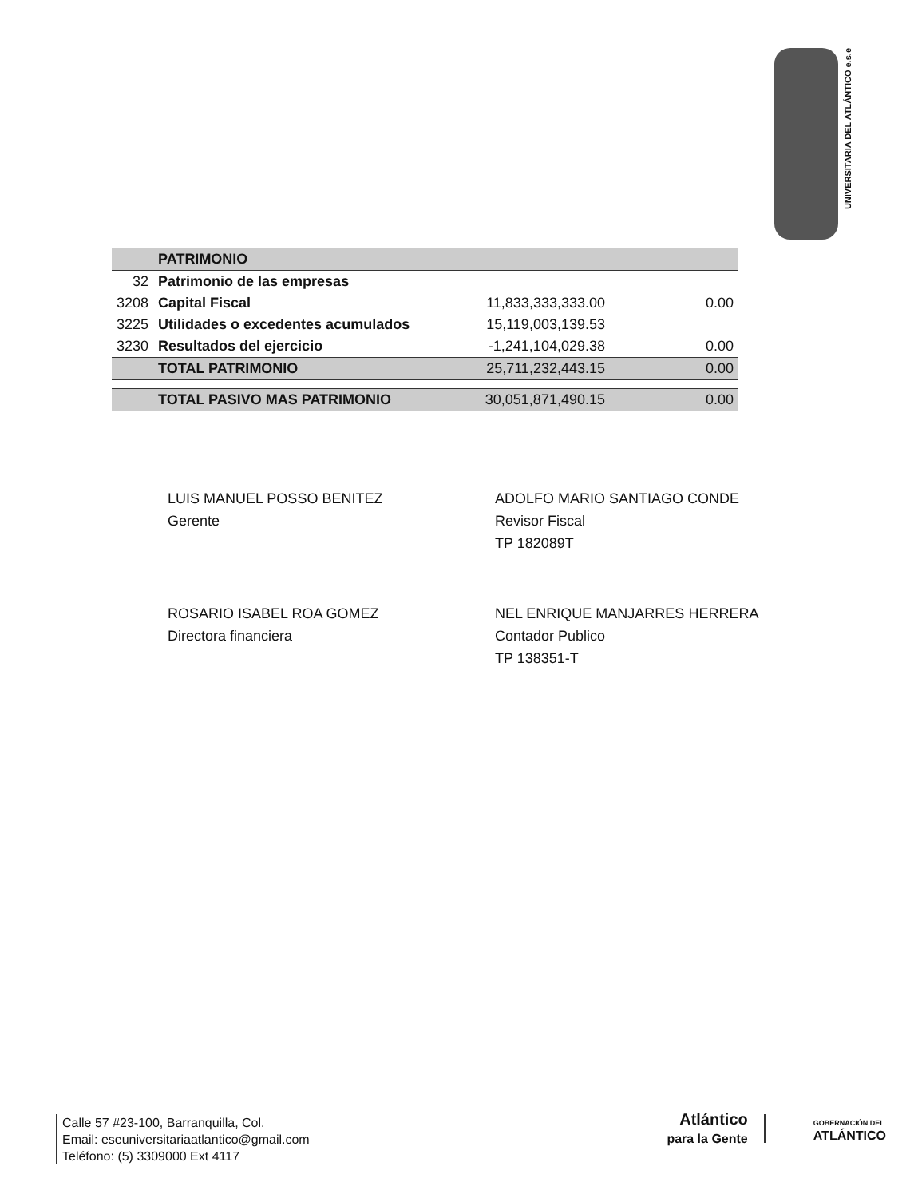UNIVERSITARIA DEL ATLÁNTICO e.s.e
| | PATRIMONIO | | |
| 32 | Patrimonio de las empresas | | |
| 3208 | Capital Fiscal | 11,833,333,333.00 | 0.00 |
| 3225 | Utilidades o excedentes acumulados | 15,119,003,139.53 | |
| 3230 | Resultados del ejercicio | -1,241,104,029.38 | 0.00 |
| | TOTAL PATRIMONIO | 25,711,232,443.15 | 0.00 |
| | TOTAL PASIVO MAS PATRIMONIO | 30,051,871,490.15 | 0.00 |
LUIS MANUEL POSSO BENITEZ
Gerente
ADOLFO MARIO SANTIAGO CONDE
Revisor Fiscal
TP 182089T
ROSARIO ISABEL ROA GOMEZ
Directora financiera
NEL ENRIQUE MANJARRES HERRERA
Contador Publico
TP 138351-T
Calle 57 #23-100, Barranquilla, Col.
Email: eseuniversitariaatlantico@gmail.com
Teléfono: (5) 3309000 Ext 4117
Atlántico
para la Gente
GOBERNACIÓN DEL
ATLÁNTICO